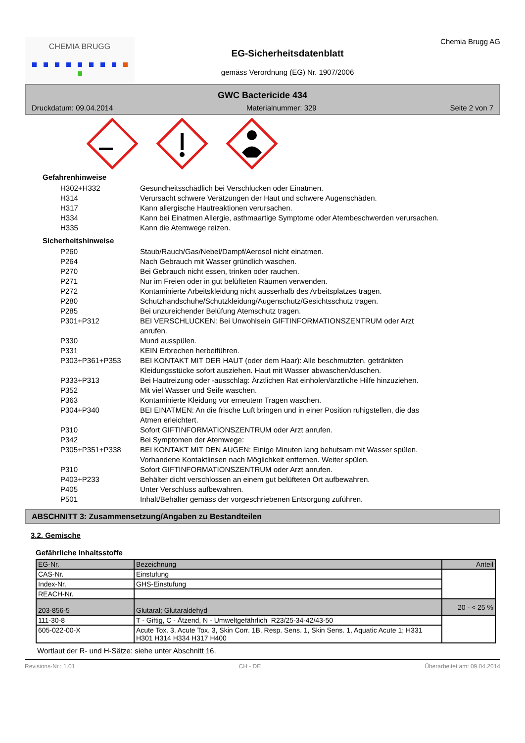CHEMIA BRUGG
EG-Sicherheitsdatenblatt
gemäss Verordnung (EG) Nr. 1907/2006
Chemia Brugg AG
GWC Bactericide 434
Druckdatum: 09.04.2014 Materialnummer: 329 Seite 2 von 7
Gefahrenhinweise
H302+H332 Gesundheitsschädlich bei Verschlucken oder Einatmen.
H314 Verursacht schwere Verätzungen der Haut und schwere Augenschäden.
H317 Kann allergische Hautreaktionen verursachen.
H334 Kann bei Einatmen Allergie, asthmaartige Symptome oder Atembeschwerden verursachen.
H335 Kann die Atemwege reizen.
Sicherheitshinweise
P260 Staub/Rauch/Gas/Nebel/Dampf/Aerosol nicht einatmen.
P264 Nach Gebrauch mit Wasser gründlich waschen.
P270 Bei Gebrauch nicht essen, trinken oder rauchen.
P271 Nur im Freien oder in gut belüfteten Räumen verwenden.
P272 Kontaminierte Arbeitskleidung nicht ausserhalb des Arbeitsplatzes tragen.
P280 Schutzhandschuhe/Schutzkleidung/Augenschutz/Gesichtsschutz tragen.
P285 Bei unzureichender Belüfung Atemschutz tragen.
P301+P312 BEI VERSCHLUCKEN: Bei Unwohlsein GIFTINFORMATIONSZENTRUM oder Arzt anrufen.
P330 Mund ausspülen.
P331 KEIN Erbrechen herbeiführen.
P303+P361+P353 BEI KONTAKT MIT DER HAUT (oder dem Haar): Alle beschmutzten, getränkten Kleidungsstücke sofort ausziehen. Haut mit Wasser abwaschen/duschen.
P333+P313 Bei Hautreizung oder -ausschlag: Ärztlichen Rat einholen/ärztliche Hilfe hinzuziehen.
P352 Mit viel Wasser und Seife waschen.
P363 Kontaminierte Kleidung vor erneutem Tragen waschen.
P304+P340 BEI EINATMEN: An die frische Luft bringen und in einer Position ruhigstellen, die das Atmen erleichtert.
P310 Sofort GIFTINFORMATIONSZENTRUM oder Arzt anrufen.
P342 Bei Symptomen der Atemwege:
P305+P351+P338 BEI KONTAKT MIT DEN AUGEN: Einige Minuten lang behutsam mit Wasser spülen. Vorhandene Kontaktlinsen nach Möglichkeit entfernen. Weiter spülen.
P310 Sofort GIFTINFORMATIONSZENTRUM oder Arzt anrufen.
P403+P233 Behälter dicht verschlossen an einem gut belüfteten Ort aufbewahren.
P405 Unter Verschluss aufbewahren.
P501 Inhalt/Behälter gemäss der vorgeschriebenen Entsorgung zuführen.
ABSCHNITT 3: Zusammensetzung/Angaben zu Bestandteilen
3.2. Gemische
Gefährliche Inhaltsstoffe
| EG-Nr. | Bezeichnung | Anteil |
| CAS-Nr. | Einstufung | |
| Index-Nr. | GHS-Einstufung | |
| REACH-Nr. | | |
| 203-856-5 | Glutaral; Glutaraldehyd | 20 - < 25 % |
| 111-30-8 | T - Giftig, C - Ätzend, N - Umweltgefährlich R23/25-34-42/43-50 | |
| 605-022-00-X | Acute Tox. 3, Acute Tox. 3, Skin Corr. 1B, Resp. Sens. 1, Skin Sens. 1, Aquatic Acute 1; H331 H301 H314 H334 H317 H400 | |
Wortlaut der R- und H-Sätze: siehe unter Abschnitt 16.
Revisions-Nr.: 1.01 CH - DE Überarbeitet am: 09.04.2014